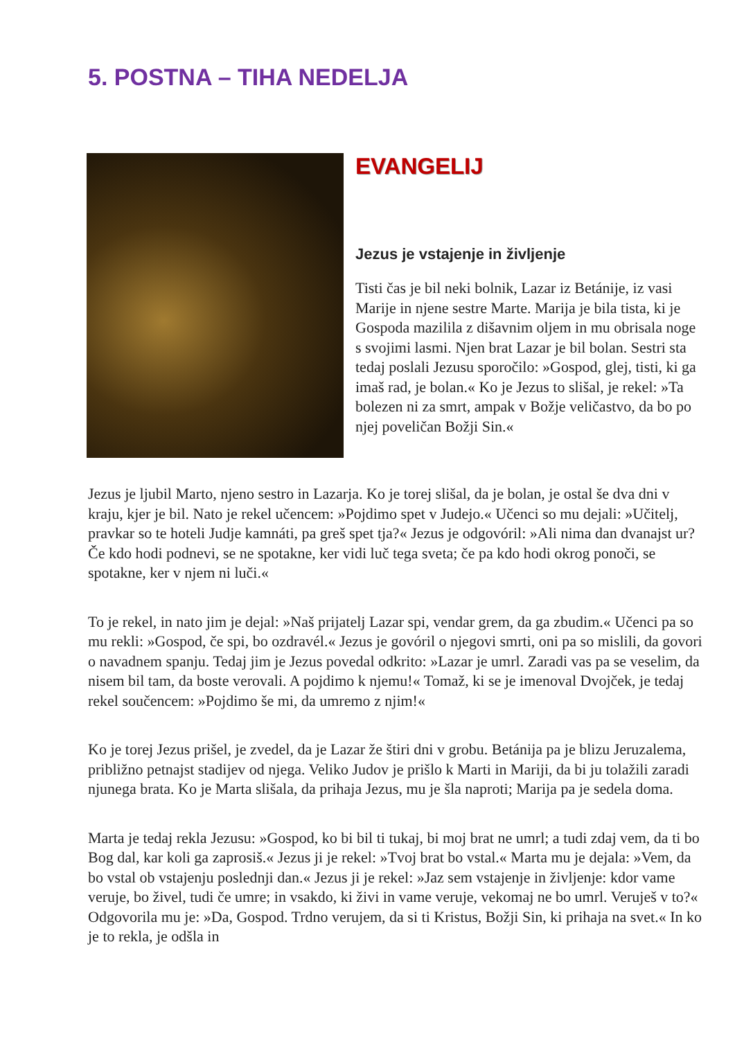5. POSTNA – TIHA NEDELJA
EVANGELIJ
Jezus je vstajenje in življenje
Tisti čas je bil neki bolnik, Lazar iz Betánije, iz vasi Marije in njene sestre Marte. Marija je bila tista, ki je Gospoda mazilila z dišavnim oljem in mu obrisala noge s svojimi lasmi. Njen brat Lazar je bil bolan. Sestri sta tedaj poslali Jezusu sporočilo: »Gospod, glej, tisti, ki ga imaš rad, je bolan.« Ko je Jezus to slišal, je rekel: »Ta bolezen ni za smrt, ampak v Božje veličastvo, da bo po njej poveličan Božji Sin.«
Jezus je ljubil Marto, njeno sestro in Lazarja. Ko je torej slišal, da je bolan, je ostal še dva dni v kraju, kjer je bil. Nato je rekel učencem: »Pojdimo spet v Judejo.« Učenci so mu dejali: »Učitelj, pravkar so te hoteli Judje kamnáti, pa greš spet tja?« Jezus je odgovóril: »Ali nima dan dvanajst ur? Če kdo hodi podnevi, se ne spotakne, ker vidi luč tega sveta; če pa kdo hodi okrog ponoči, se spotakne, ker v njem ni luči.«
To je rekel, in nato jim je dejal: »Naš prijatelj Lazar spi, vendar grem, da ga zbudim.« Učenci pa so mu rekli: »Gospod, če spi, bo ozdravél.« Jezus je govóril o njegovi smrti, oni pa so mislili, da govori o navadnem spanju. Tedaj jim je Jezus povedal odkrito: »Lazar je umrl. Zaradi vas pa se veselim, da nisem bil tam, da boste verovali. A pojdimo k njemu!« Tomaž, ki se je imenoval Dvojček, je tedaj rekel součencem: »Pojdimo še mi, da umremo z njim!«
Ko je torej Jezus prišel, je zvedel, da je Lazar že štiri dni v grobu. Betánija pa je blizu Jeruzalema, približno petnajst stadijev od njega. Veliko Judov je prišlo k Marti in Mariji, da bi ju tolažili zaradi njunega brata. Ko je Marta slišala, da prihaja Jezus, mu je šla naproti; Marija pa je sedela doma.
Marta je tedaj rekla Jezusu: »Gospod, ko bi bil ti tukaj, bi moj brat ne umrl; a tudi zdaj vem, da ti bo Bog dal, kar koli ga zaprosiš.« Jezus ji je rekel: »Tvoj brat bo vstal.« Marta mu je dejala: »Vem, da bo vstal ob vstajenju poslednji dan.« Jezus ji je rekel: »Jaz sem vstajenje in življenje: kdor vame veruje, bo živel, tudi če umre; in vsakdo, ki živi in vame veruje, vekomaj ne bo umrl. Veruješ v to?« Odgovorila mu je: »Da, Gospod. Trdno verujem, da si ti Kristus, Božji Sin, ki prihaja na svet.« In ko je to rekla, je odšla in